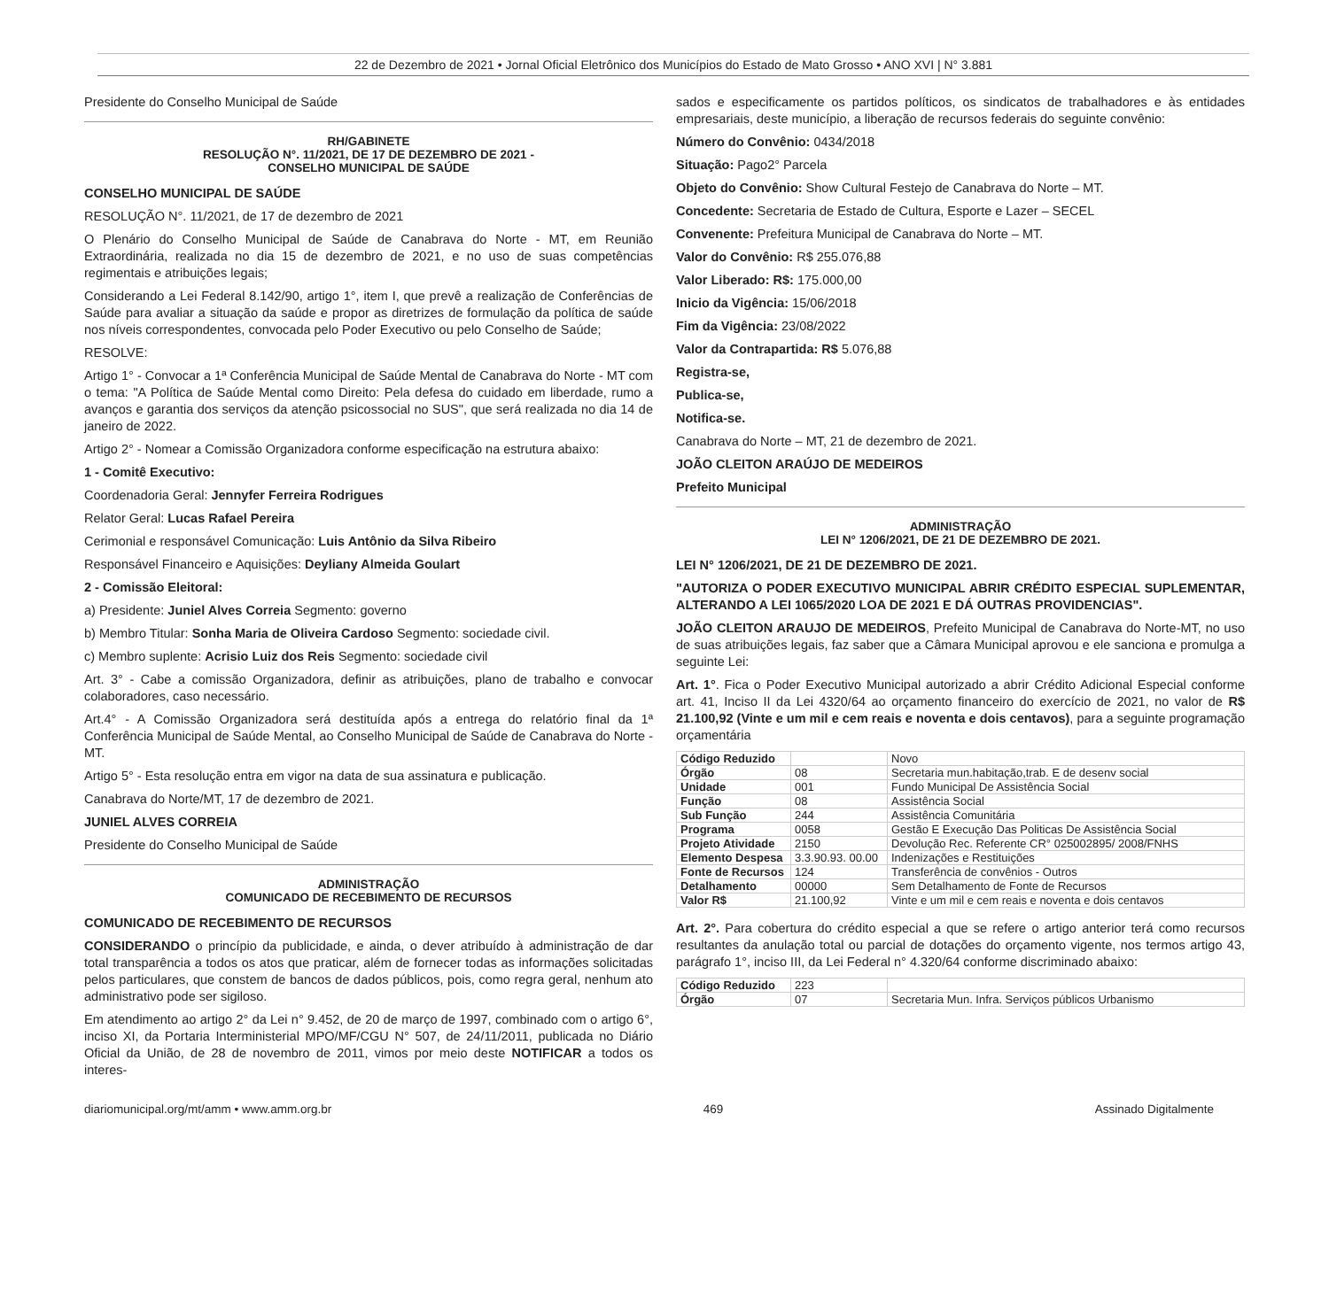22 de Dezembro de 2021 • Jornal Oficial Eletrônico dos Municípios do Estado de Mato Grosso • ANO XVI | N° 3.881
Presidente do Conselho Municipal de Saúde
RH/GABINETE
RESOLUÇÃO N°. 11/2021, DE 17 DE DEZEMBRO DE 2021 -
CONSELHO MUNICIPAL DE SAÚDE
CONSELHO MUNICIPAL DE SAÚDE
RESOLUÇÃO N°. 11/2021, de 17 de dezembro de 2021
O Plenário do Conselho Municipal de Saúde de Canabrava do Norte - MT, em Reunião Extraordinária, realizada no dia 15 de dezembro de 2021, e no uso de suas competências regimentais e atribuições legais;
Considerando a Lei Federal 8.142/90, artigo 1°, item I, que prevê a realização de Conferências de Saúde para avaliar a situação da saúde e propor as diretrizes de formulação da política de saúde nos níveis correspondentes, convocada pelo Poder Executivo ou pelo Conselho de Saúde;
RESOLVE:
Artigo 1° - Convocar a 1ª Conferência Municipal de Saúde Mental de Canabrava do Norte - MT com o tema: "A Política de Saúde Mental como Direito: Pela defesa do cuidado em liberdade, rumo a avanços e garantia dos serviços da atenção psicossocial no SUS", que será realizada no dia 14 de janeiro de 2022.
Artigo 2° - Nomear a Comissão Organizadora conforme especificação na estrutura abaixo:
1 - Comitê Executivo:
Coordenadoria Geral: Jennyfer Ferreira Rodrigues
Relator Geral: Lucas Rafael Pereira
Cerimonial e responsável Comunicação: Luis Antônio da Silva Ribeiro
Responsável Financeiro e Aquisições: Deyliany Almeida Goulart
2 - Comissão Eleitoral:
a) Presidente: Juniel Alves Correia Segmento: governo
b) Membro Titular: Sonha Maria de Oliveira Cardoso Segmento: sociedade civil.
c) Membro suplente: Acrisio Luiz dos Reis Segmento: sociedade civil
Art. 3° - Cabe a comissão Organizadora, definir as atribuições, plano de trabalho e convocar colaboradores, caso necessário.
Art.4° - A Comissão Organizadora será destituída após a entrega do relatório final da 1ª Conferência Municipal de Saúde Mental, ao Conselho Municipal de Saúde de Canabrava do Norte - MT.
Artigo 5° - Esta resolução entra em vigor na data de sua assinatura e publicação.
Canabrava do Norte/MT, 17 de dezembro de 2021.
JUNIEL ALVES CORREIA
Presidente do Conselho Municipal de Saúde
ADMINISTRAÇÃO
COMUNICADO DE RECEBIMENTO DE RECURSOS
COMUNICADO DE RECEBIMENTO DE RECURSOS
CONSIDERANDO o princípio da publicidade, e ainda, o dever atribuído à administração de dar total transparência a todos os atos que praticar, além de fornecer todas as informações solicitadas pelos particulares, que constem de bancos de dados públicos, pois, como regra geral, nenhum ato administrativo pode ser sigiloso.
Em atendimento ao artigo 2° da Lei n° 9.452, de 20 de março de 1997, combinado com o artigo 6°, inciso XI, da Portaria Interministerial MPO/MF/CGU N° 507, de 24/11/2011, publicada no Diário Oficial da União, de 28 de novembro de 2011, vimos por meio deste NOTIFICAR a todos os interes-
sados e especificamente os partidos políticos, os sindicatos de trabalhadores e às entidades empresariais, deste município, a liberação de recursos federais do seguinte convênio:
Número do Convênio: 0434/2018
Situação: Pago2° Parcela
Objeto do Convênio: Show Cultural Festejo de Canabrava do Norte – MT.
Concedente: Secretaria de Estado de Cultura, Esporte e Lazer – SECEL
Convenente: Prefeitura Municipal de Canabrava do Norte – MT.
Valor do Convênio: R$ 255.076,88
Valor Liberado: R$: 175.000,00
Inicio da Vigência: 15/06/2018
Fim da Vigência: 23/08/2022
Valor da Contrapartida: R$ 5.076,88
Registra-se,
Publica-se,
Notifica-se.
Canabrava do Norte – MT, 21 de dezembro de 2021.
JOÃO CLEITON ARAÚJO DE MEDEIROS
Prefeito Municipal
ADMINISTRAÇÃO
LEI N° 1206/2021, DE 21 DE DEZEMBRO DE 2021.
LEI N° 1206/2021, DE 21 DE DEZEMBRO DE 2021.
"AUTORIZA O PODER EXECUTIVO MUNICIPAL ABRIR CRÉDITO ESPECIAL SUPLEMENTAR, ALTERANDO A LEI 1065/2020 LOA DE 2021 E DÁ OUTRAS PROVIDENCIAS".
JOÃO CLEITON ARAUJO DE MEDEIROS, Prefeito Municipal de Canabrava do Norte-MT, no uso de suas atribuições legais, faz saber que a Câmara Municipal aprovou e ele sanciona e promulga a seguinte Lei:
Art. 1°. Fica o Poder Executivo Municipal autorizado a abrir Crédito Adicional Especial conforme art. 41, Inciso II da Lei 4320/64 ao orçamento financeiro do exercício de 2021, no valor de R$ 21.100,92 (Vinte e um mil e cem reais e noventa e dois centavos), para a seguinte programação orçamentária
| Código Reduzido | | Novo |
| Órgão | 08 | Secretaria mun.habitação,trab. E de desenv social |
| Unidade | 001 | Fundo Municipal De Assistência Social |
| Função | 08 | Assistência Social |
| Sub Função | 244 | Assistência Comunitária |
| Programa | 0058 | Gestão E Execução Das Politicas De Assistência Social |
| Projeto Atividade | 2150 | Devolução Rec. Referente CR° 025002895/ 2008/FNHS |
| Elemento Despesa | 3.3.90.93. 00.00 | Indenizações e Restituições |
| Fonte de Recursos | 124 | Transferência de convênios - Outros |
| Detalhamento | 00000 | Sem Detalhamento de Fonte de Recursos |
| Valor R$ | 21.100,92 | Vinte e um mil e cem reais e noventa e dois centavos |
Art. 2°. Para cobertura do crédito especial a que se refere o artigo anterior terá como recursos resultantes da anulação total ou parcial de dotações do orçamento vigente, nos termos artigo 43, parágrafo 1°, inciso III, da Lei Federal n° 4.320/64 conforme discriminado abaixo:
| Código Reduzido | 223 | |
| Órgão | 07 | Secretaria Mun. Infra. Serviços públicos Urbanismo |
diariomunicipal.org/mt/amm • www.amm.org.br 469 Assinado Digitalmente